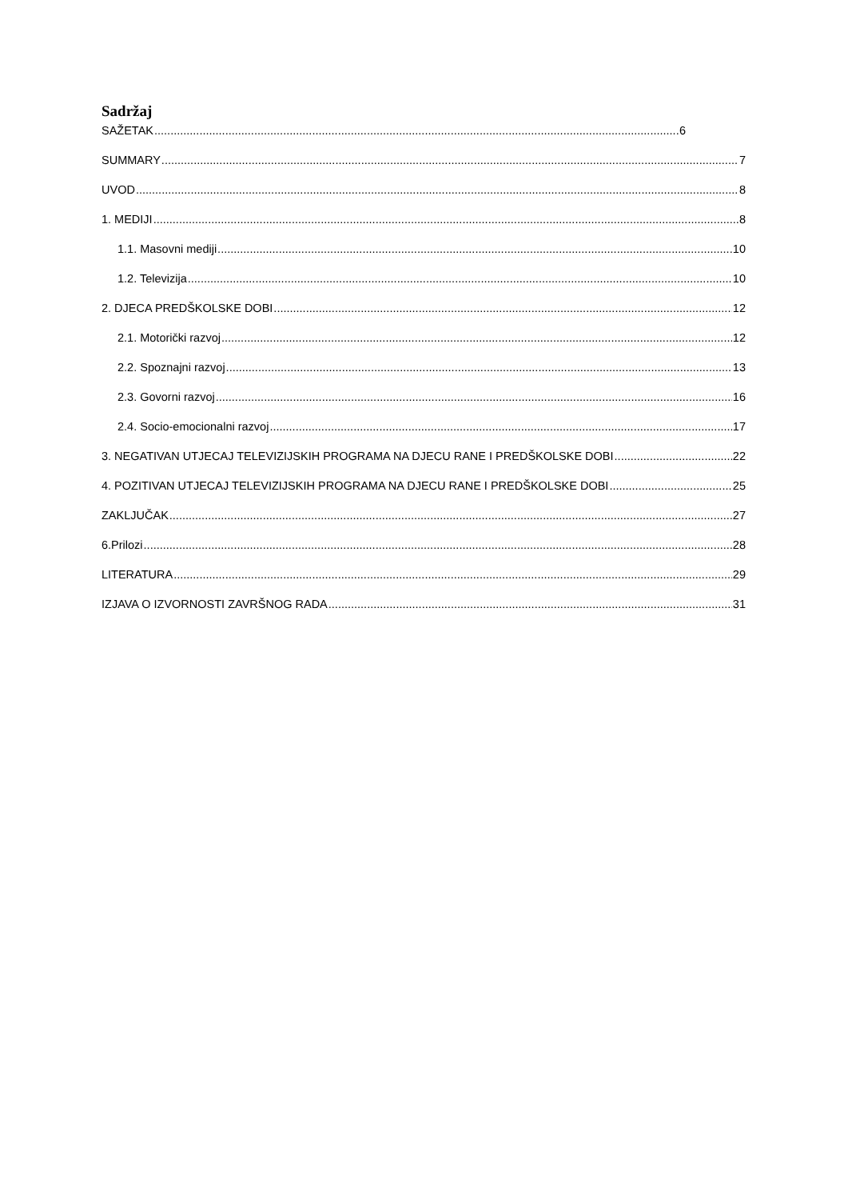Sadržaj
SAŽETAK 6
SUMMARY 7
UVOD 8
1. MEDIJI 8
1.1. Masovni mediji 10
1.2. Televizija 10
2. DJECA PREDŠKOLSKE DOBI 12
2.1. Motorički razvoj 12
2.2. Spoznajni razvoj 13
2.3. Govorni razvoj 16
2.4. Socio-emocionalni razvoj 17
3. NEGATIVAN UTJECAJ TELEVIZIJSKIH PROGRAMA NA DJECU RANE I PREDŠKOLSKE DOBI 22
4. POZITIVAN UTJECAJ TELEVIZIJSKIH PROGRAMA NA DJECU RANE I PREDŠKOLSKE DOBI 25
ZAKLJUČAK 27
6.Prilozi 28
LITERATURA 29
IZJAVA O IZVORNOSTI ZAVRŠNOG RADA 31